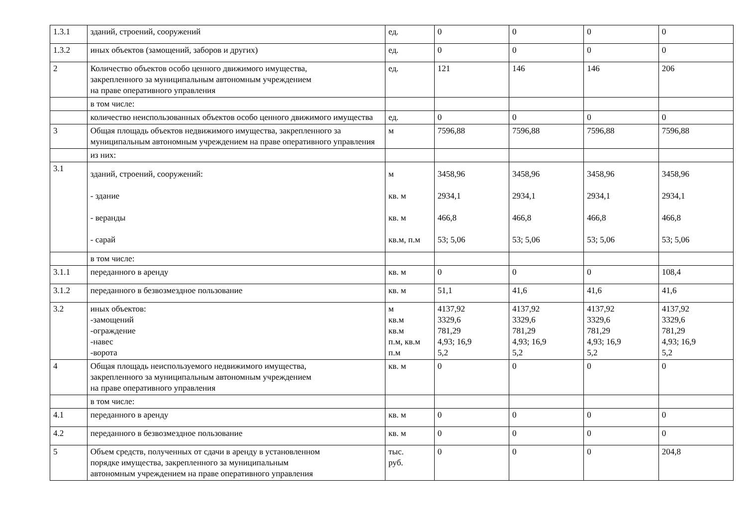| 1.3.1 | зданий, строений, сооружений | ед. | 0 | 0 | 0 | 0 |
| 1.3.2 | иных объектов (замощений, заборов и других) | ед. | 0 | 0 | 0 | 0 |
| 2 | Количество объектов особо ценного движимого имущества, закрепленного за муниципальным автономным учреждением на праве оперативного управления | ед. | 121 | 146 | 146 | 206 |
| | в том числе: | | | | | |
| | количество неиспользованных объектов особо ценного движимого имущества | ед. | 0 | 0 | 0 | 0 |
| 3 | Общая площадь объектов недвижимого имущества, закрепленного за муниципальным автономным учреждением на праве оперативного управления | м | 7596,88 | 7596,88 | 7596,88 | 7596,88 |
| | из них: | | | | | |
| 3.1 | зданий, строений, сооружений: - здание - веранды - сарай | м кв. м кв. м кв.м, п.м | 3458,96 2934,1 466,8 53; 5,06 | 3458,96 2934,1 466,8 53; 5,06 | 3458,96 2934,1 466,8 53; 5,06 | 3458,96 2934,1 466,8 53; 5,06 |
| | в том числе: | | | | | |
| 3.1.1 | переданного в аренду | кв. м | 0 | 0 | 0 | 108,4 |
| 3.1.2 | переданного в безвозмездное пользование | кв. м | 51,1 | 41,6 | 41,6 | 41,6 |
| 3.2 | иных объектов: -замощений -ограждение -навес -ворота | м кв.м кв.м п.м, кв.м п.м | 4137,92 3329,6 781,29 4,93; 16,9 5,2 | 4137,92 3329,6 781,29 4,93; 16,9 5,2 | 4137,92 3329,6 781,29 4,93; 16,9 5,2 | 4137,92 3329,6 781,29 4,93; 16,9 5,2 |
| 4 | Общая площадь неиспользуемого недвижимого имущества, закрепленного за муниципальным автономным учреждением на праве оперативного управления | кв. м | 0 | 0 | 0 | 0 |
| | в том числе: | | | | | |
| 4.1 | переданного в аренду | кв. м | 0 | 0 | 0 | 0 |
| 4.2 | переданного в безвозмездное пользование | кв. м | 0 | 0 | 0 | 0 |
| 5 | Объем средств, полученных от сдачи в аренду в установленном порядке имущества, закрепленного за муниципальным автономным учреждением на праве оперативного управления | тыс. руб. | 0 | 0 | 0 | 204,8 |